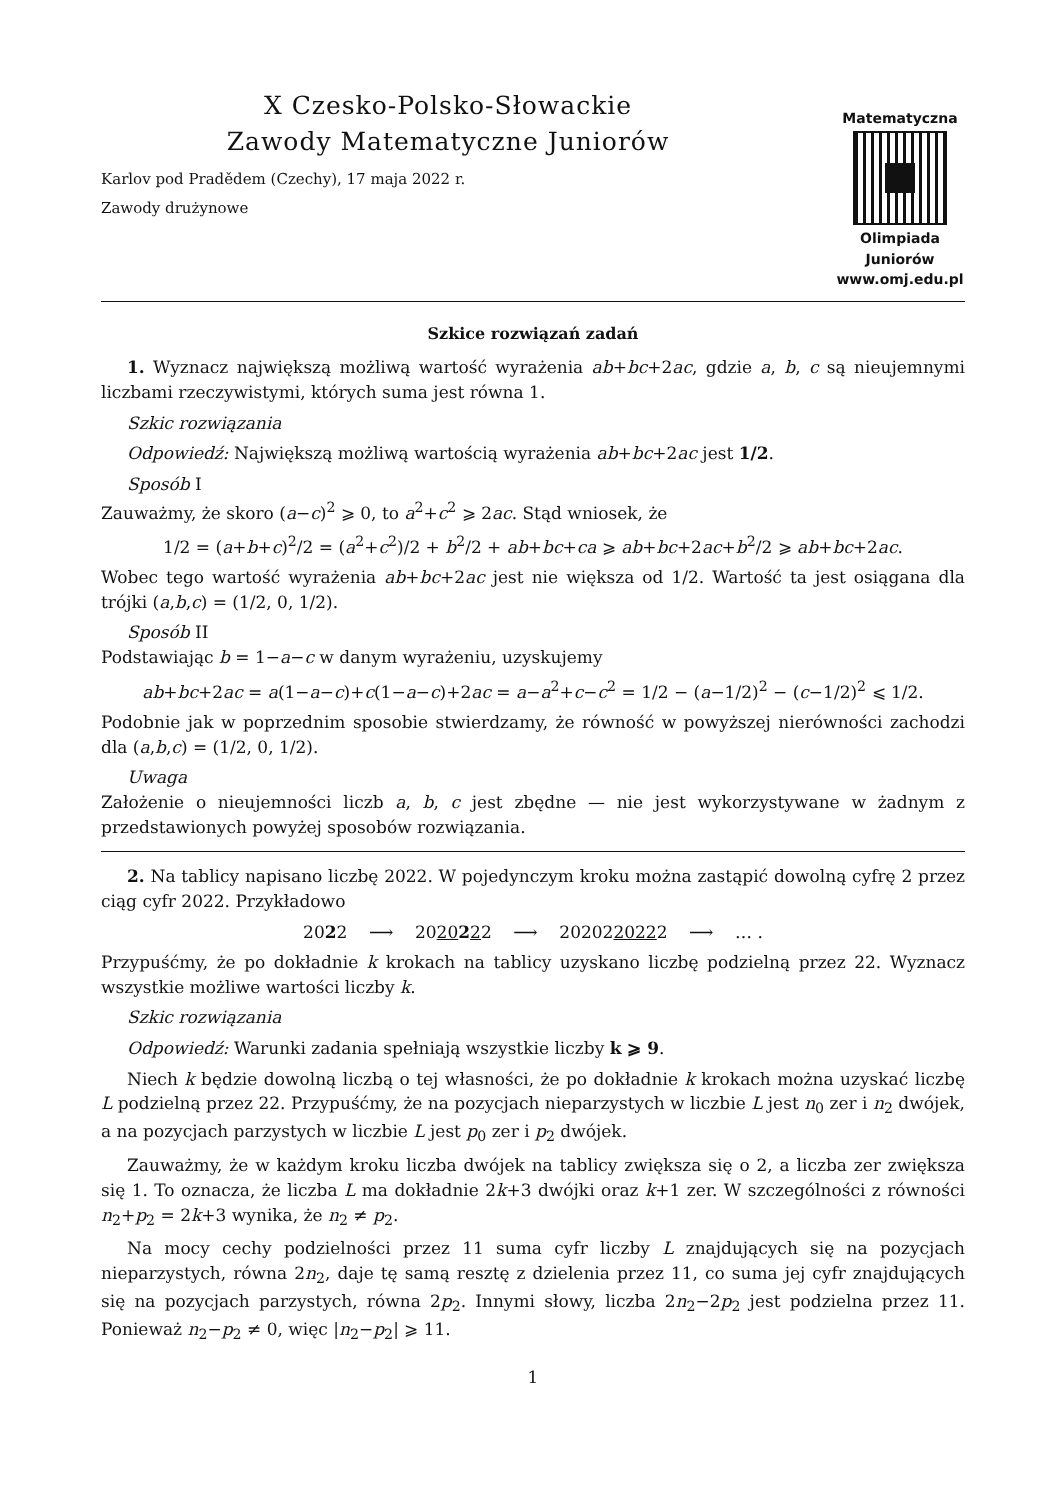X Czesko-Polsko-Słowackie
Zawody Matematyczne Juniorów
Karlov pod Pradědem (Czechy), 17 maja 2022 r.
Zawody drużynowe
Matematyczna
Olimpiada Juniorów
www.omj.edu.pl
Szkice rozwiązań zadań
1. Wyznacz największą możliwą wartość wyrażenia ab+bc+2ac, gdzie a, b, c są nieujemnymi liczbami rzeczywistymi, których suma jest równa 1.
Szkic rozwiązania
Odpowiedź: Największą możliwą wartością wyrażenia ab+bc+2ac jest 1/2.
Sposób I
Zauważmy, że skoro (a−c)<sup>2</sup> ⩾ 0, to a<sup>2</sup>+c<sup>2</sup> ⩾ 2ac. Stąd wniosek, że
1/2 = (a+b+c)<sup>2</sup>/2 = (a<sup>2</sup>+c<sup>2</sup>)/2 + b<sup>2</sup>/2 + ab+bc+ca ⩾ ab+bc+2ac+b<sup>2</sup>/2 ⩾ ab+bc+2ac.
Wobec tego wartość wyrażenia ab+bc+2ac jest nie większa od 1/2. Wartość ta jest osiągana dla trójki (a,b,c) = (1/2, 0, 1/2).
Sposób II
Podstawiając b = 1−a−c w danym wyrażeniu, uzyskujemy
ab+bc+2ac = a(1−a−c)+c(1−a−c)+2ac = a−a<sup>2</sup>+c−c<sup>2</sup> = 1/2 − (a−1/2)<sup>2</sup> − (c−1/2)<sup>2</sup> ⩽ 1/2.
Podobnie jak w poprzednim sposobie stwierdzamy, że równość w powyższej nierówności zachodzi dla (a,b,c) = (1/2, 0, 1/2).
Uwaga
Założenie o nieujemności liczb a, b, c jest zbędne — nie jest wykorzystywane w żadnym z przedstawionych powyżej sposobów rozwiązania.
2. Na tablicy napisano liczbę 2022. W pojedynczym kroku można zastąpić dowolną cyfrę 2 przez ciąg cyfr 2022. Przykładowo
2022 ⟶ 2020222 ⟶ 2020220222 ⟶ … .
Przypuśćmy, że po dokładnie k krokach na tablicy uzyskano liczbę podzielną przez 22. Wyznacz wszystkie możliwe wartości liczby k.
Szkic rozwiązania
Odpowiedź: Warunki zadania spełniają wszystkie liczby k ⩾ 9.
Niech k będzie dowolną liczbą o tej własności, że po dokładnie k krokach można uzyskać liczbę L podzielną przez 22. Przypuśćmy, że na pozycjach nieparzystych w liczbie L jest n<sub>0</sub> zer i n<sub>2</sub> dwójek, a na pozycjach parzystych w liczbie L jest p<sub>0</sub> zer i p<sub>2</sub> dwójek.
Zauważmy, że w każdym kroku liczba dwójek na tablicy zwiększa się o 2, a liczba zer zwiększa się 1. To oznacza, że liczba L ma dokładnie 2k+3 dwójki oraz k+1 zer. W szczególności z równości n<sub>2</sub>+p<sub>2</sub> = 2k+3 wynika, że n<sub>2</sub> ≠ p<sub>2</sub>.
Na mocy cechy podzielności przez 11 suma cyfr liczby L znajdujących się na pozycjach nieparzystych, równa 2n<sub>2</sub>, daje tę samą resztę z dzielenia przez 11, co suma jej cyfr znajdujących się na pozycjach parzystych, równa 2p<sub>2</sub>. Innymi słowy, liczba 2n<sub>2</sub>−2p<sub>2</sub> jest podzielna przez 11. Ponieważ n<sub>2</sub>−p<sub>2</sub> ≠ 0, więc |n<sub>2</sub>−p<sub>2</sub>| ⩾ 11.
1